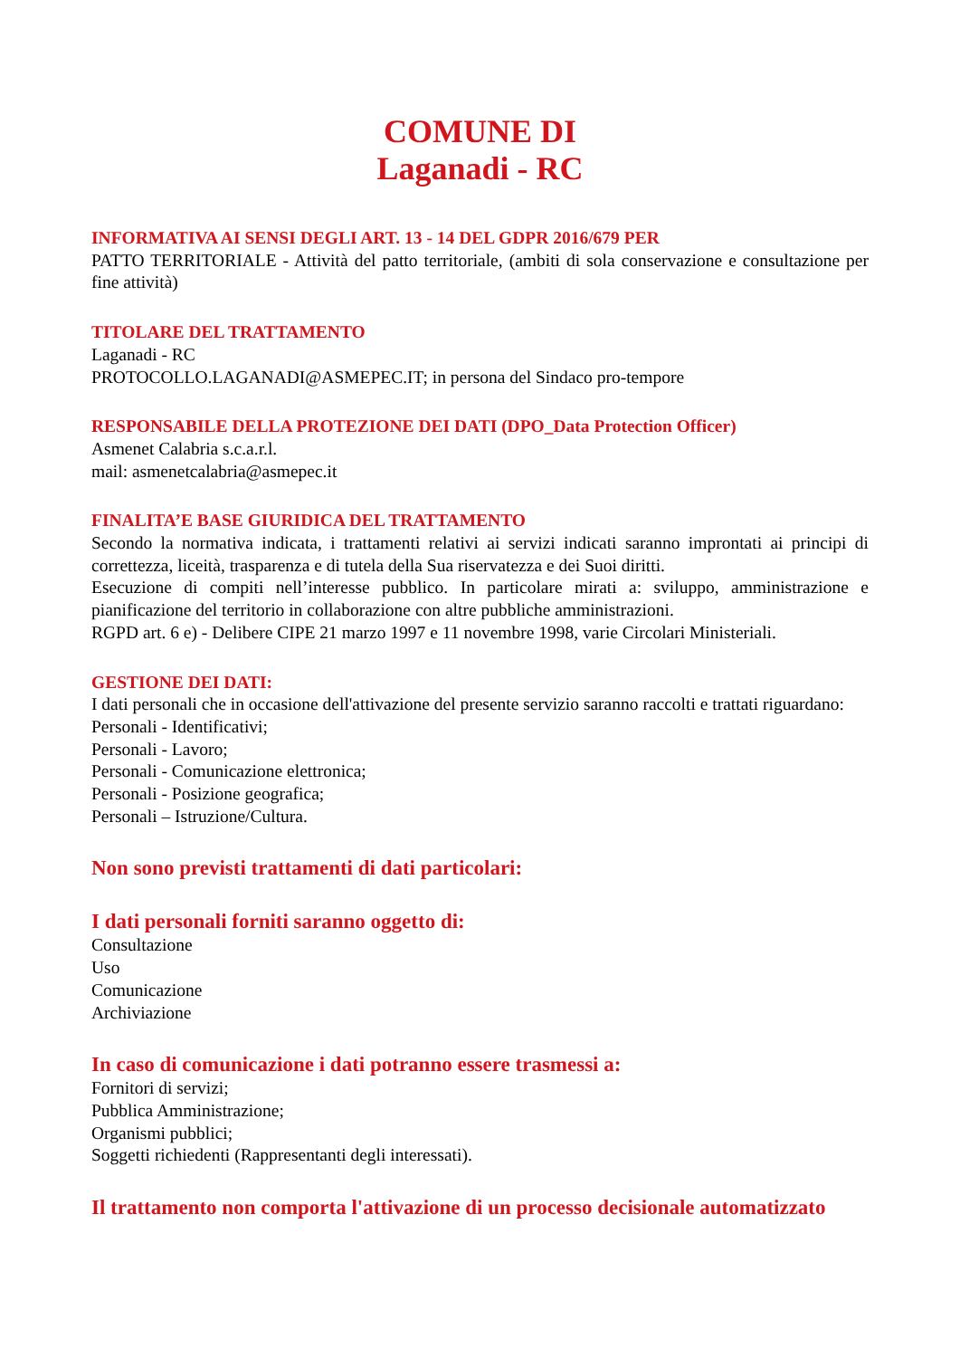COMUNE DI
Laganadi - RC
INFORMATIVA AI SENSI DEGLI ART. 13 - 14 DEL GDPR 2016/679 PER
PATTO TERRITORIALE - Attività del patto territoriale, (ambiti di sola conservazione e consultazione per fine attività)
TITOLARE DEL TRATTAMENTO
Laganadi - RC
PROTOCOLLO.LAGANADI@ASMEPEC.IT; in persona del Sindaco pro-tempore
RESPONSABILE DELLA PROTEZIONE DEI DATI (DPO_Data Protection Officer)
Asmenet Calabria s.c.a.r.l.
mail: asmenetcalabria@asmepec.it
FINALITA’E BASE GIURIDICA DEL TRATTAMENTO
Secondo la normativa indicata, i trattamenti relativi ai servizi indicati saranno improntati ai principi di correttezza, liceità, trasparenza e di tutela della Sua riservatezza e dei Suoi diritti.
Esecuzione di compiti nell’interesse pubblico. In particolare mirati a: sviluppo, amministrazione e pianificazione del territorio in collaborazione con altre pubbliche amministrazioni.
RGPD art. 6 e) - Delibere CIPE 21 marzo 1997 e 11 novembre 1998, varie Circolari Ministeriali.
GESTIONE DEI DATI:
I dati personali che in occasione dell'attivazione del presente servizio saranno raccolti e trattati riguardano:
Personali - Identificativi;
Personali - Lavoro;
Personali - Comunicazione elettronica;
Personali - Posizione geografica;
Personali – Istruzione/Cultura.
Non sono previsti trattamenti di dati particolari:
I dati personali forniti saranno oggetto di:
Consultazione
Uso
Comunicazione
Archiviazione
In caso di comunicazione i dati potranno essere trasmessi a:
Fornitori di servizi;
Pubblica Amministrazione;
Organismi pubblici;
Soggetti richiedenti (Rappresentanti degli interessati).
Il trattamento non comporta l'attivazione di un processo decisionale automatizzato